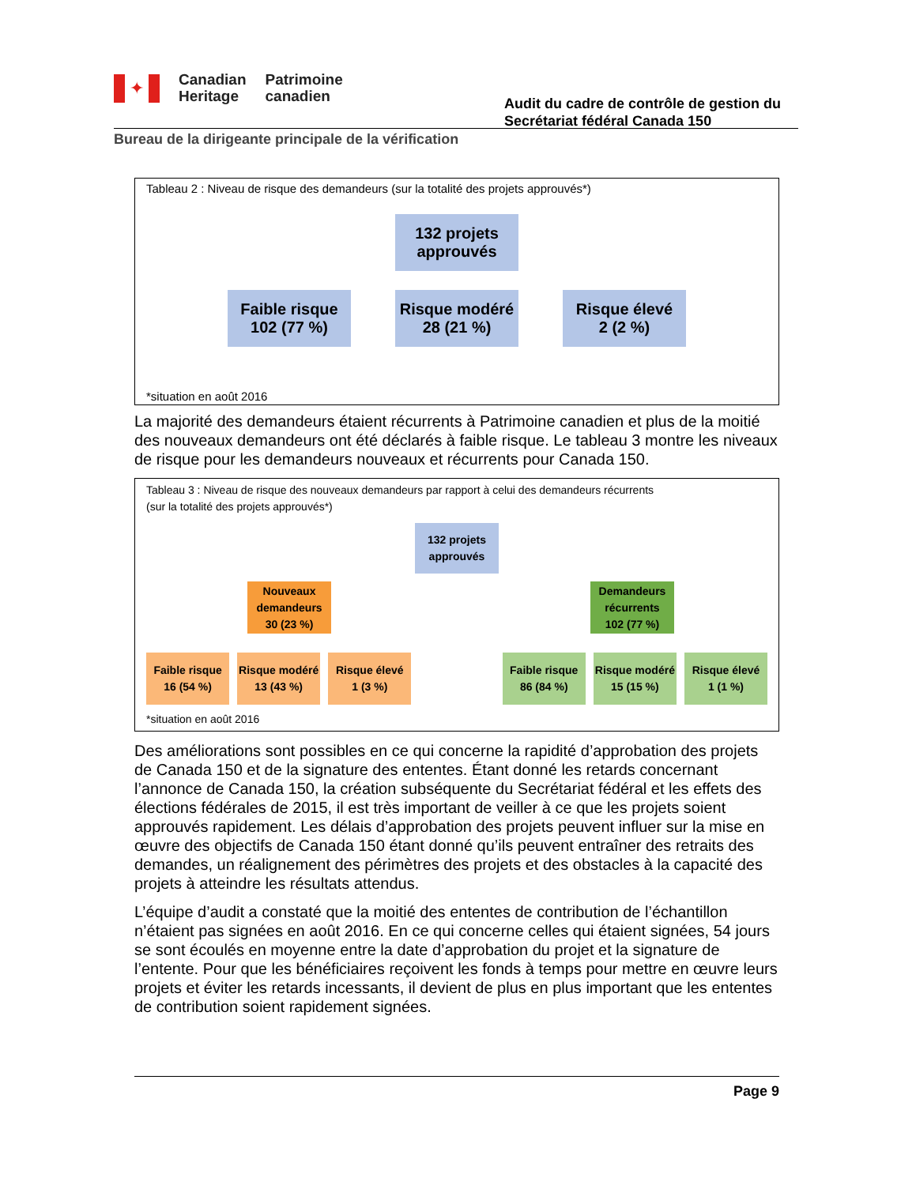✦
Canadian
Heritage
Patrimoine
canadien
Audit du cadre de contrôle de gestion du Secrétariat fédéral Canada 150
Bureau de la dirigeante principale de la vérification
Tableau 2 : Niveau de risque des demandeurs (sur la totalité des projets approuvés*)
132 projets
approuvés
Faible risque
102 (77 %)
Risque modéré
28 (21 %)
Risque élevé
2 (2 %)
*situation en août 2016
La majorité des demandeurs étaient récurrents à Patrimoine canadien et plus de la moitié des nouveaux demandeurs ont été déclarés à faible risque. Le tableau 3 montre les niveaux de risque pour les demandeurs nouveaux et récurrents pour Canada 150.
Tableau 3 : Niveau de risque des nouveaux demandeurs par rapport à celui des demandeurs récurrents
(sur la totalité des projets approuvés*)
132 projets
approuvés
Nouveaux
demandeurs
30 (23 %)
Demandeurs
récurrents
102 (77 %)
Faible risque
16 (54 %)
Risque modéré
13 (43 %)
Risque élevé
1 (3 %)
Faible risque
86 (84 %)
Risque modéré
15 (15 %)
Risque élevé
1 (1 %)
*situation en août 2016
Des améliorations sont possibles en ce qui concerne la rapidité d’approbation des projets de Canada 150 et de la signature des ententes. Étant donné les retards concernant l’annonce de Canada 150, la création subséquente du Secrétariat fédéral et les effets des élections fédérales de 2015, il est très important de veiller à ce que les projets soient approuvés rapidement. Les délais d’approbation des projets peuvent influer sur la mise en œuvre des objectifs de Canada 150 étant donné qu’ils peuvent entraîner des retraits des demandes, un réalignement des périmètres des projets et des obstacles à la capacité des projets à atteindre les résultats attendus.
L’équipe d’audit a constaté que la moitié des ententes de contribution de l’échantillon n’étaient pas signées en août 2016. En ce qui concerne celles qui étaient signées, 54 jours se sont écoulés en moyenne entre la date d’approbation du projet et la signature de l’entente. Pour que les bénéficiaires reçoivent les fonds à temps pour mettre en œuvre leurs projets et éviter les retards incessants, il devient de plus en plus important que les ententes de contribution soient rapidement signées.
Page 9